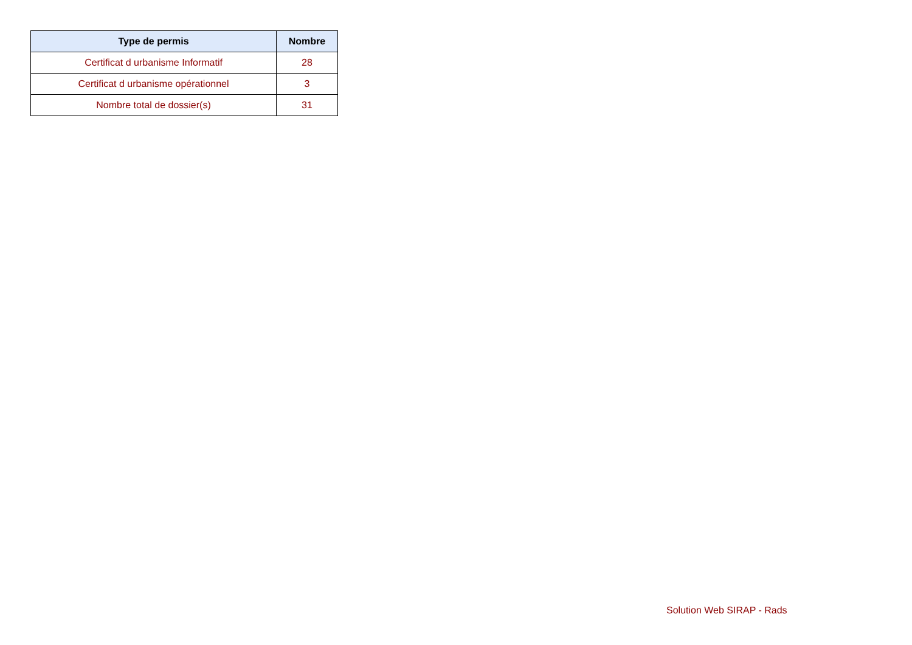| Type de permis | Nombre |
| --- | --- |
| Certificat d urbanisme Informatif | 28 |
| Certificat d urbanisme opérationnel | 3 |
| Nombre total de dossier(s) | 31 |
Solution Web SIRAP - Rads